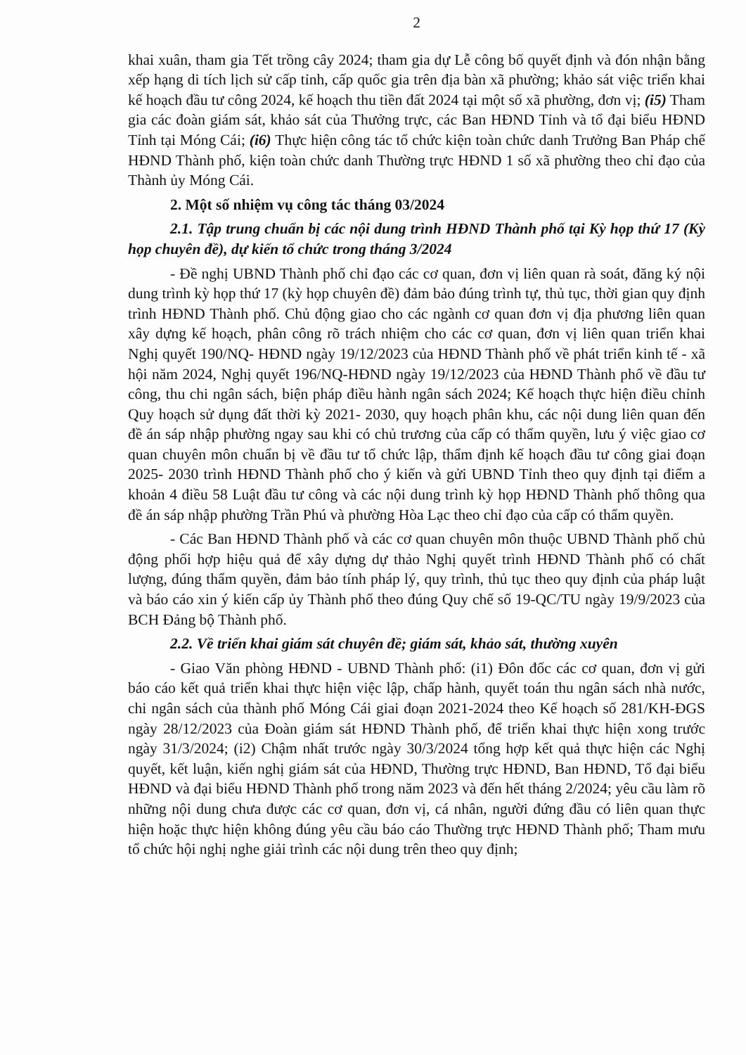2
khai xuân, tham gia Tết trồng cây 2024; tham gia dự Lễ công bố quyết định và đón nhận bằng xếp hạng di tích lịch sử cấp tỉnh, cấp quốc gia trên địa bàn xã phường; khảo sát việc triển khai kế hoạch đầu tư công 2024, kế hoạch thu tiền đất 2024 tại một số xã phường, đơn vị; (i5) Tham gia các đoàn giám sát, khảo sát của Thưởng trực, các Ban HĐND Tỉnh và tổ đại biểu HĐND Tỉnh tại Móng Cái; (i6) Thực hiện công tác tổ chức kiện toàn chức danh Trưởng Ban Pháp chế HĐND Thành phố, kiện toàn chức danh Thường trực HĐND 1 số xã phường theo chỉ đạo của Thành ủy Móng Cái.
2. Một số nhiệm vụ công tác tháng 03/2024
2.1. Tập trung chuẩn bị các nội dung trình HĐND Thành phố tại Kỳ họp thứ 17 (Kỳ họp chuyên đề), dự kiến tổ chức trong tháng 3/2024
- Đề nghị UBND Thành phố chỉ đạo các cơ quan, đơn vị liên quan rà soát, đăng ký nội dung trình kỳ họp thứ 17 (kỳ họp chuyên đề) đảm bảo đúng trình tự, thủ tục, thời gian quy định trình HĐND Thành phố. Chủ động giao cho các ngành cơ quan đơn vị địa phương liên quan xây dựng kế hoạch, phân công rõ trách nhiệm cho các cơ quan, đơn vị liên quan triển khai Nghị quyết 190/NQ- HĐND ngày 19/12/2023 của HĐND Thành phố về phát triển kinh tế - xã hội năm 2024, Nghị quyết 196/NQ-HĐND ngày 19/12/2023 của HĐND Thành phố về đầu tư công, thu chi ngân sách, biện pháp điều hành ngân sách 2024; Kế hoạch thực hiện điều chỉnh Quy hoạch sử dụng đất thời kỳ 2021- 2030, quy hoạch phân khu, các nội dung liên quan đến đề án sáp nhập phường ngay sau khi có chủ trương của cấp có thẩm quyền, lưu ý việc giao cơ quan chuyên môn chuẩn bị về đầu tư tổ chức lập, thẩm định kế hoạch đầu tư công giai đoạn 2025- 2030 trình HĐND Thành phố cho ý kiến và gửi UBND Tỉnh theo quy định tại điểm a khoản 4 điều 58 Luật đầu tư công và các nội dung trình kỳ họp HĐND Thành phố thông qua đề án sáp nhập phường Trần Phú và phường Hòa Lạc theo chỉ đạo của cấp có thẩm quyền.
- Các Ban HĐND Thành phố và các cơ quan chuyên môn thuộc UBND Thành phố chủ động phối hợp hiệu quả để xây dựng dự thảo Nghị quyết trình HĐND Thành phố có chất lượng, đúng thẩm quyền, đảm bảo tính pháp lý, quy trình, thủ tục theo quy định của pháp luật và báo cáo xin ý kiến cấp ủy Thành phố theo đúng Quy chế số 19-QC/TU ngày 19/9/2023 của BCH Đảng bộ Thành phố.
2.2. Về triển khai giám sát chuyên đề; giám sát, khảo sát, thường xuyên
- Giao Văn phòng HĐND - UBND Thành phố: (i1) Đôn đốc các cơ quan, đơn vị gửi báo cáo kết quả triển khai thực hiện việc lập, chấp hành, quyết toán thu ngân sách nhà nước, chi ngân sách của thành phố Móng Cái giai đoạn 2021-2024 theo Kế hoạch số 281/KH-ĐGS ngày 28/12/2023 của Đoàn giám sát HĐND Thành phố, để triển khai thực hiện xong trước ngày 31/3/2024; (i2) Chậm nhất trước ngày 30/3/2024 tổng hợp kết quả thực hiện các Nghị quyết, kết luận, kiến nghị giám sát của HĐND, Thường trực HĐND, Ban HĐND, Tổ đại biểu HĐND và đại biểu HĐND Thành phố trong năm 2023 và đến hết tháng 2/2024; yêu cầu làm rõ những nội dung chưa được các cơ quan, đơn vị, cá nhân, người đứng đầu có liên quan thực hiện hoặc thực hiện không đúng yêu cầu báo cáo Thường trực HĐND Thành phố; Tham mưu tổ chức hội nghị nghe giải trình các nội dung trên theo quy định;